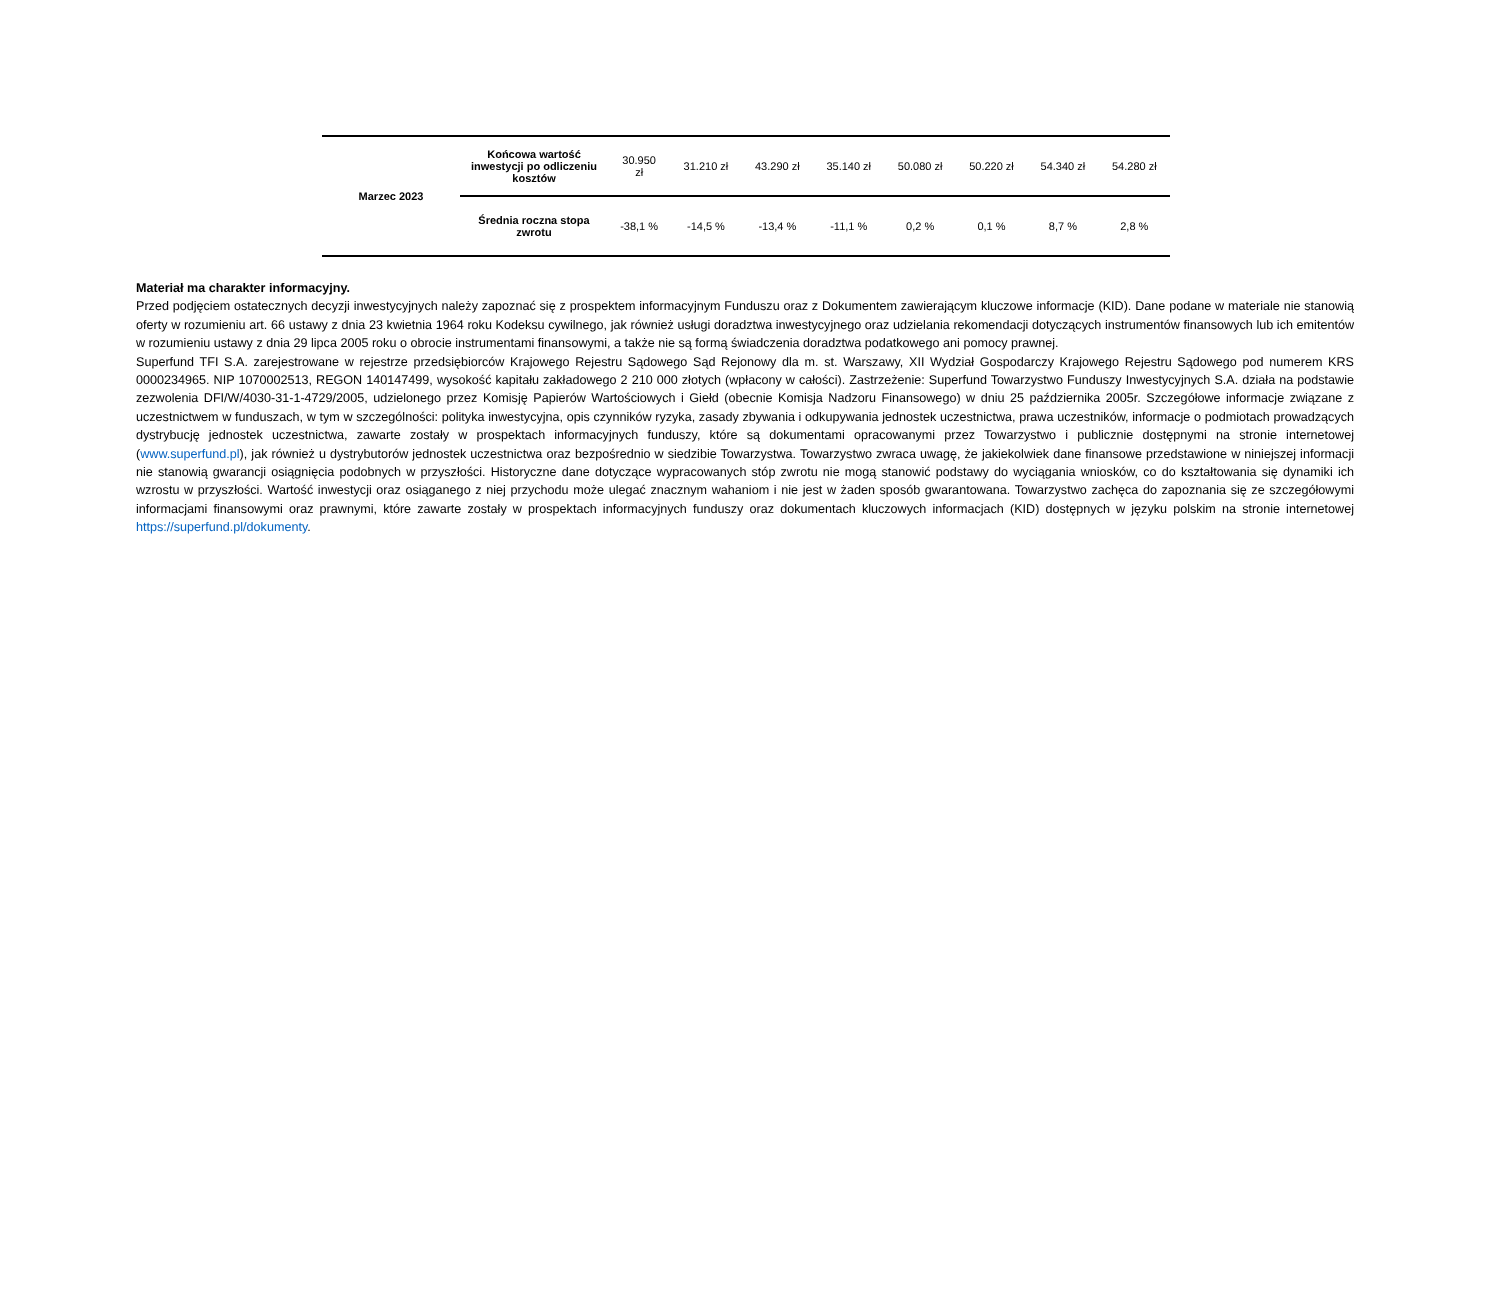| Marzec 2023 | Końcowa wartość inwestycji po odliczeniu kosztów | 30.950 zł | 31.210 zł | 43.290 zł | 35.140 zł | 50.080 zł | 50.220 zł | 54.340 zł | 54.280 zł |
| | Średnia roczna stopa zwrotu | -38,1 % | -14,5 % | -13,4 % | -11,1 % | 0,2 % | 0,1 % | 8,7 % | 2,8 % |
Materiał ma charakter informacyjny.
Przed podjęciem ostatecznych decyzji inwestycyjnych należy zapoznać się z prospektem informacyjnym Funduszu oraz z Dokumentem zawierającym kluczowe informacje (KID). Dane podane w materiale nie stanowią oferty w rozumieniu art. 66 ustawy z dnia 23 kwietnia 1964 roku Kodeksu cywilnego, jak również usługi doradztwa inwestycyjnego oraz udzielania rekomendacji dotyczących instrumentów finansowych lub ich emitentów w rozumieniu ustawy z dnia 29 lipca 2005 roku o obrocie instrumentami finansowymi, a także nie są formą świadczenia doradztwa podatkowego ani pomocy prawnej.
Superfund TFI S.A. zarejestrowane w rejestrze przedsiębiorców Krajowego Rejestru Sądowego Sąd Rejonowy dla m. st. Warszawy, XII Wydział Gospodarczy Krajowego Rejestru Sądowego pod numerem KRS 0000234965. NIP 1070002513, REGON 140147499, wysokość kapitału zakładowego 2 210 000 złotych (wpłacony w całości). Zastrzeżenie: Superfund Towarzystwo Funduszy Inwestycyjnych S.A. działa na podstawie zezwolenia DFI/W/4030-31-1-4729/2005, udzielonego przez Komisję Papierów Wartościowych i Giełd (obecnie Komisja Nadzoru Finansowego) w dniu 25 października 2005r. Szczegółowe informacje związane z uczestnictwem w funduszach, w tym w szczególności: polityka inwestycyjna, opis czynników ryzyka, zasady zbywania i odkupywania jednostek uczestnictwa, prawa uczestników, informacje o podmiotach prowadzących dystrybucję jednostek uczestnictwa, zawarte zostały w prospektach informacyjnych funduszy, które są dokumentami opracowanymi przez Towarzystwo i publicznie dostępnymi na stronie internetowej (www.superfund.pl), jak również u dystrybutorów jednostek uczestnictwa oraz bezpośrednio w siedzibie Towarzystwa. Towarzystwo zwraca uwagę, że jakiekolwiek dane finansowe przedstawione w niniejszej informacji nie stanowią gwarancji osiągnięcia podobnych w przyszłości. Historyczne dane dotyczące wypracowanych stóp zwrotu nie mogą stanowić podstawy do wyciągania wniosków, co do kształtowania się dynamiki ich wzrostu w przyszłości. Wartość inwestycji oraz osiąganego z niej przychodu może ulegać znacznym wahaniom i nie jest w żaden sposób gwarantowana. Towarzystwo zachęca do zapoznania się ze szczegółowymi informacjami finansowymi oraz prawnymi, które zawarte zostały w prospektach informacyjnych funduszy oraz dokumentach kluczowych informacjach (KID) dostępnych w języku polskim na stronie internetowej https://superfund.pl/dokumenty.